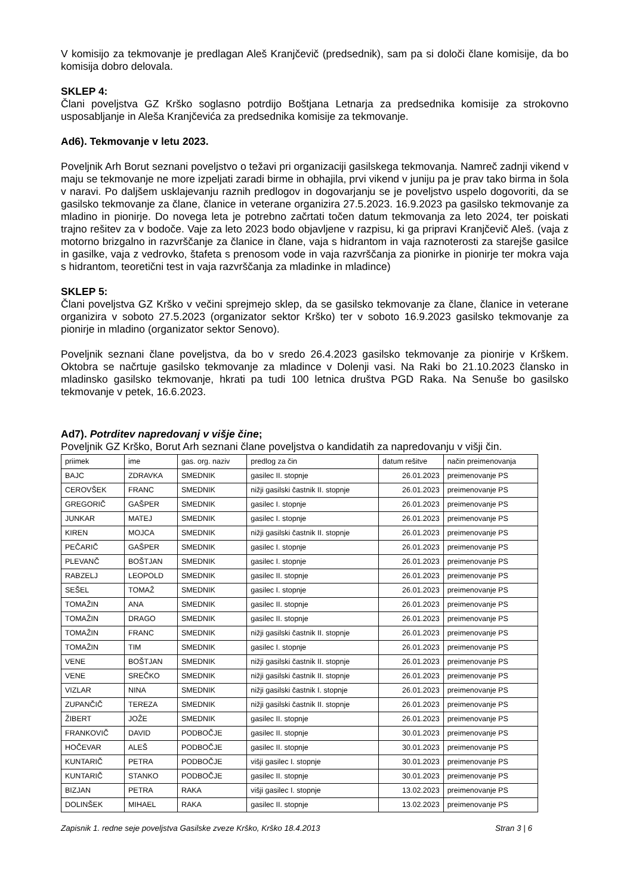V komisijo za tekmovanje je predlagan Aleš Kranjčevič (predsednik), sam pa si določi člane komisije, da bo komisija dobro delovala.
SKLEP 4:
Člani poveljstva GZ Krško soglasno potrdijo Boštjana Letnarja za predsednika komisije za strokovno usposabljanje in Aleša Kranjčevića za predsednika komisije za tekmovanje.
Ad6). Tekmovanje v letu 2023.
Poveljnik Arh Borut seznani poveljstvo o težavi pri organizaciji gasilskega tekmovanja. Namreč zadnji vikend v maju se tekmovanje ne more izpeljati zaradi birme in obhajila, prvi vikend v juniju pa je prav tako birma in šola v naravi. Po daljšem usklajevanju raznih predlogov in dogovarjanju se je poveljstvo uspelo dogovoriti, da se gasilsko tekmovanje za člane, članice in veterane organizira 27.5.2023. 16.9.2023 pa gasilsko tekmovanje za mladino in pionirje. Do novega leta je potrebno začrtati točen datum tekmovanja za leto 2024, ter poiskati trajno rešitev za v bodoče. Vaje za leto 2023 bodo objavljene v razpisu, ki ga pripravi Kranjčevič Aleš. (vaja z motorno brizgalno in razvrščanje za članice in člane, vaja s hidrantom in vaja raznoterosti za starejše gasilce in gasilke, vaja z vedrovko, štafeta s prenosom vode in vaja razvrščanja za pionirke in pionirje ter mokra vaja s hidrantom, teoretični test in vaja razvrščanja za mladinke in mladince)
SKLEP 5:
Člani poveljstva GZ Krško v večini sprejmejo sklep, da se gasilsko tekmovanje za člane, članice in veterane organizira v soboto 27.5.2023 (organizator sektor Krško) ter v soboto 16.9.2023 gasilsko tekmovanje za pionirje in mladino (organizator sektor Senovo).
Poveljnik seznani člane poveljstva, da bo v sredo 26.4.2023 gasilsko tekmovanje za pionirje v Krškem. Oktobra se načrtuje gasilsko tekmovanje za mladince v Dolenji vasi. Na Raki bo 21.10.2023 člansko in mladinsko gasilsko tekmovanje, hkrati pa tudi 100 letnica društva PGD Raka. Na Senuše bo gasilsko tekmovanje v petek, 16.6.2023.
Ad7). Potrditev napredovanj v višje čine;
Poveljnik GZ Krško, Borut Arh seznani člane poveljstva o kandidatih za napredovanju v višji čin.
| priimek | ime | gas. org. naziv | predlog za čin | datum rešitve | način preimenovanja |
| BAJC | ZDRAVKA | SMEDNIK | gasilec II. stopnje | 26.01.2023 | preimenovanje PS |
| CEROVŠEK | FRANC | SMEDNIK | nižji gasilski častnik II. stopnje | 26.01.2023 | preimenovanje PS |
| GREGORIČ | GAŠPER | SMEDNIK | gasilec I. stopnje | 26.01.2023 | preimenovanje PS |
| JUNKAR | MATEJ | SMEDNIK | gasilec I. stopnje | 26.01.2023 | preimenovanje PS |
| KIREN | MOJCA | SMEDNIK | nižji gasilski častnik II. stopnje | 26.01.2023 | preimenovanje PS |
| PEČARIČ | GAŠPER | SMEDNIK | gasilec I. stopnje | 26.01.2023 | preimenovanje PS |
| PLEVANČ | BOŠTJAN | SMEDNIK | gasilec I. stopnje | 26.01.2023 | preimenovanje PS |
| RABZELJ | LEOPOLD | SMEDNIK | gasilec II. stopnje | 26.01.2023 | preimenovanje PS |
| SEŠEL | TOMAŽ | SMEDNIK | gasilec I. stopnje | 26.01.2023 | preimenovanje PS |
| TOMAŽIN | ANA | SMEDNIK | gasilec II. stopnje | 26.01.2023 | preimenovanje PS |
| TOMAŽIN | DRAGO | SMEDNIK | gasilec II. stopnje | 26.01.2023 | preimenovanje PS |
| TOMAŽIN | FRANC | SMEDNIK | nižji gasilski častnik II. stopnje | 26.01.2023 | preimenovanje PS |
| TOMAŽIN | TIM | SMEDNIK | gasilec I. stopnje | 26.01.2023 | preimenovanje PS |
| VENE | BOŠTJAN | SMEDNIK | nižji gasilski častnik II. stopnje | 26.01.2023 | preimenovanje PS |
| VENE | SREČKO | SMEDNIK | nižji gasilski častnik II. stopnje | 26.01.2023 | preimenovanje PS |
| VIZLAR | NINA | SMEDNIK | nižji gasilski častnik I. stopnje | 26.01.2023 | preimenovanje PS |
| ZUPANČIČ | TEREZA | SMEDNIK | nižji gasilski častnik II. stopnje | 26.01.2023 | preimenovanje PS |
| ŽIBERT | JOŽE | SMEDNIK | gasilec II. stopnje | 26.01.2023 | preimenovanje PS |
| FRANKOVIČ | DAVID | PODBOČJE | gasilec II. stopnje | 30.01.2023 | preimenovanje PS |
| HOČEVAR | ALEŠ | PODBOČJE | gasilec II. stopnje | 30.01.2023 | preimenovanje PS |
| KUNTARIČ | PETRA | PODBOČJE | višji gasilec I. stopnje | 30.01.2023 | preimenovanje PS |
| KUNTARIČ | STANKO | PODBOČJE | gasilec II. stopnje | 30.01.2023 | preimenovanje PS |
| BIZJAN | PETRA | RAKA | višji gasilec I. stopnje | 13.02.2023 | preimenovanje PS |
| DOLINŠEK | MIHAEL | RAKA | gasilec II. stopnje | 13.02.2023 | preimenovanje PS |
Zapisnik 1. redne seje poveljstva Gasilske zveze Krško, Krško 18.4.2013 Stran 3 | 6